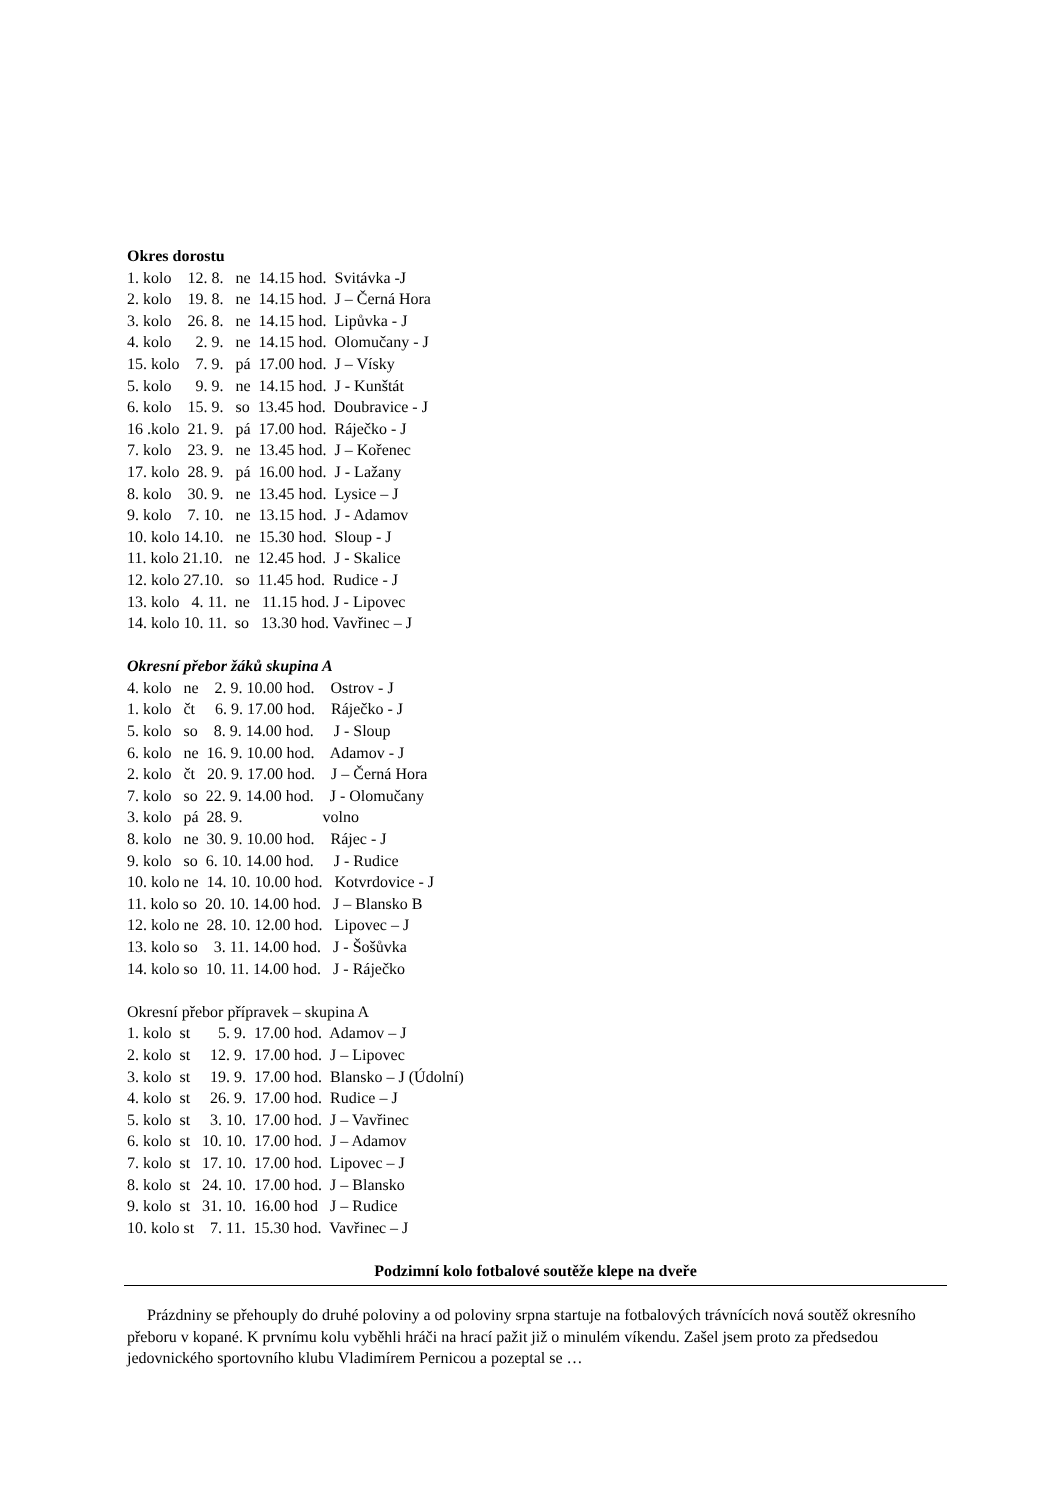Okres dorostu
1. kolo 12. 8. ne 14.15 hod. Svitávka -J 2. kolo 19. 8. ne 14.15 hod. J – Černá Hora 3. kolo 26. 8. ne 14.15 hod. Lipůvka - J 4. kolo 2. 9. ne 14.15 hod. Olomučany - J 15. kolo 7. 9. pá 17.00 hod. J – Vísky 5. kolo 9. 9. ne 14.15 hod. J - Kunštát 6. kolo 15. 9. so 13.45 hod. Doubravice - J 16 .kolo 21. 9. pá 17.00 hod. Ráječko - J 7. kolo 23. 9. ne 13.45 hod. J – Kořenec 17. kolo 28. 9. pá 16.00 hod. J - Lažany 8. kolo 30. 9. ne 13.45 hod. Lysice – J 9. kolo 7. 10. ne 13.15 hod. J - Adamov 10. kolo 14.10. ne 15.30 hod. Sloup - J 11. kolo 21.10. ne 12.45 hod. J - Skalice 12. kolo 27.10. so 11.45 hod. Rudice - J 13. kolo 4. 11. ne 11.15 hod. J - Lipovec 14. kolo 10. 11. so 13.30 hod. Vavřinec – J
Okresní přebor žáků skupina A
4. kolo ne 2. 9. 10.00 hod. Ostrov - J 1. kolo čt 6. 9. 17.00 hod. Ráječko - J 5. kolo so 8. 9. 14.00 hod. J - Sloup 6. kolo ne 16. 9. 10.00 hod. Adamov - J 2. kolo čt 20. 9. 17.00 hod. J – Černá Hora 7. kolo so 22. 9. 14.00 hod. J - Olomučany 3. kolo pá 28. 9. volno 8. kolo ne 30. 9. 10.00 hod. Rájec - J 9. kolo so 6. 10. 14.00 hod. J - Rudice 10. kolo ne 14. 10. 10.00 hod. Kotvrdovice - J 11. kolo so 20. 10. 14.00 hod. J – Blansko B 12. kolo ne 28. 10. 12.00 hod. Lipovec – J 13. kolo so 3. 11. 14.00 hod. J - Šošůvka 14. kolo so 10. 11. 14.00 hod. J - Ráječko
Okresní přebor přípravek – skupina A
1. kolo st 5. 9. 17.00 hod. Adamov – J 2. kolo st 12. 9. 17.00 hod. J – Lipovec 3. kolo st 19. 9. 17.00 hod. Blansko – J (Údolní) 4. kolo st 26. 9. 17.00 hod. Rudice – J 5. kolo st 3. 10. 17.00 hod. J – Vavřinec 6. kolo st 10. 10. 17.00 hod. J – Adamov 7. kolo st 17. 10. 17.00 hod. Lipovec – J 8. kolo st 24. 10. 17.00 hod. J – Blansko 9. kolo st 31. 10. 16.00 hod J – Rudice 10. kolo st 7. 11. 15.30 hod. Vavřinec – J
Podzimní kolo fotbalové soutěže klepe na dveře
Prázdniny se přehouply do druhé poloviny a od poloviny srpna startuje na fotbalových trávnících nová soutěž okresního přeboru v kopané. K prvnímu kolu vyběhli hráči na hrací pažit již o minulém víkendu. Zašel jsem proto za předsedou jedovnického sportovního klubu Vladimírem Pernicou a pozeptal se …